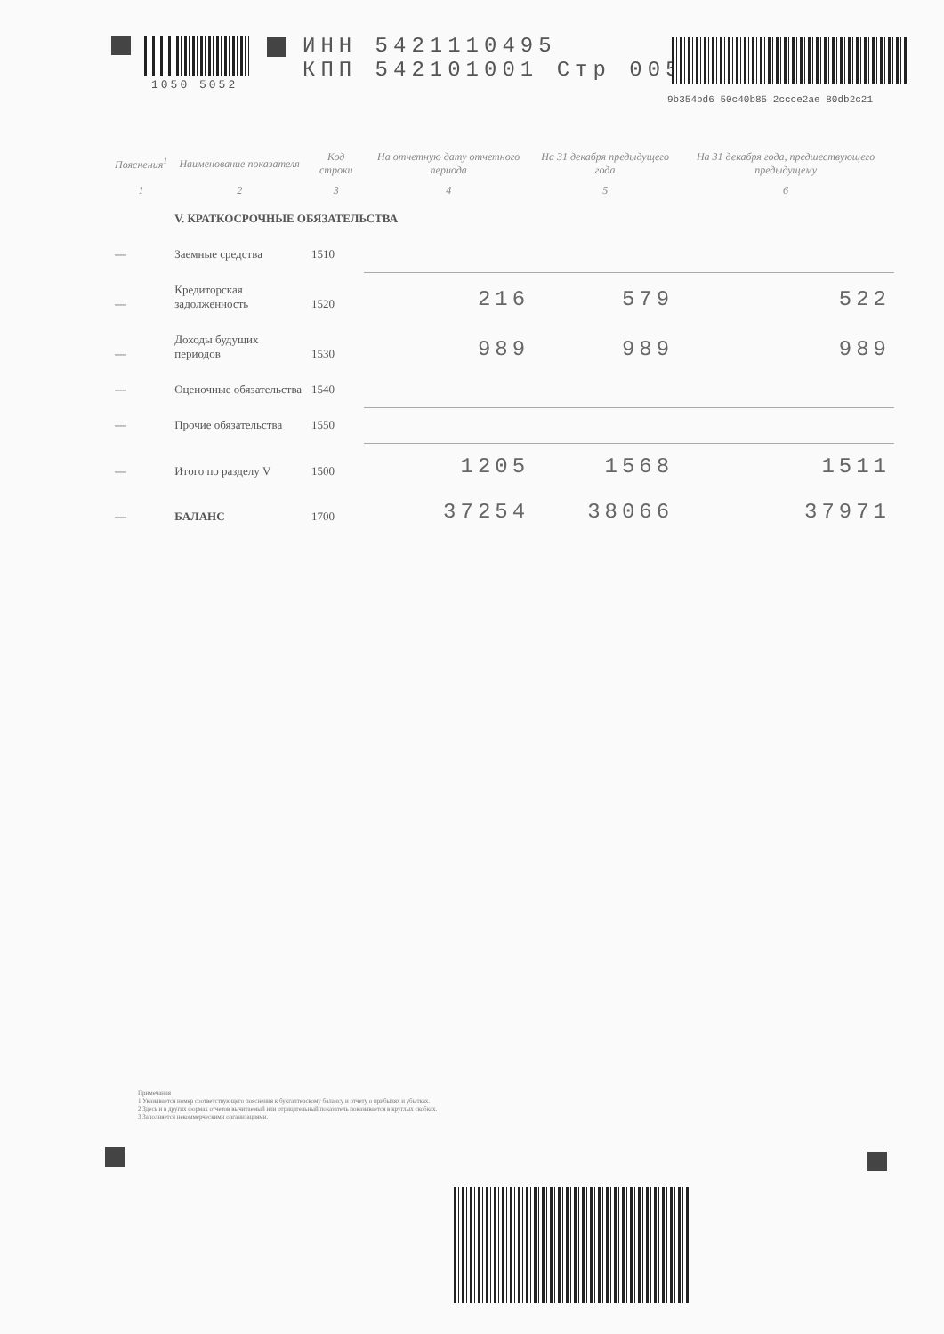1050 5052
ИНН 5421110495
КПП 542101001 Стр 005
9b354bd6 50c40b85 2ccce2ae 80db2c21
| Пояснения<sup>1</sup> | Наименование показателя | Код строки | На отчетную дату отчетного периода | На 31 декабря предыдущего года | На 31 декабря года, предшествующего предыдущему |
| --- | --- | --- | --- | --- | --- |
| 1 | 2 | 3 | 4 | 5 | 6 |
| | V. КРАТКОСРОЧНЫЕ ОБЯЗАТЕЛЬСТВА | | | | |
| — | Заемные средства | 1510 | | | |
| — | Кредиторская задолженность | 1520 | 216 | 579 | 522 |
| — | Доходы будущих периодов | 1530 | 989 | 989 | 989 |
| — | Оценочные обязательства | 1540 | | | |
| — | Прочие обязательства | 1550 | | | |
| — | Итого по разделу V | 1500 | 1205 | 1568 | 1511 |
| — | БАЛАНС | 1700 | 37254 | 38066 | 37971 |
Примечания
1 Указывается номер соответствующего пояснения к бухгалтерскому балансу и отчету о прибылях и убытках.
2 Здесь и в других формах отчетов вычитаемый или отрицательный показатель показывается в круглых скобках.
3 Заполняется некоммерческими организациями.